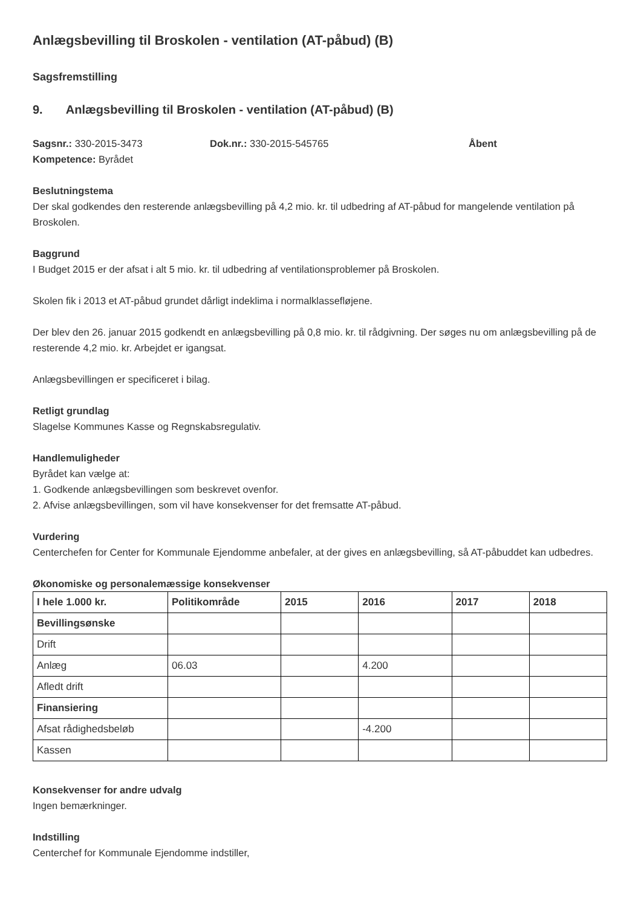Anlægsbevilling til Broskolen - ventilation (AT-påbud) (B)
Sagsfremstilling
9. Anlægsbevilling til Broskolen - ventilation (AT-påbud) (B)
Sagsnr.: 330-2015-3473 Dok.nr.: 330-2015-545765 Åbent
Kompetence: Byrådet
Beslutningstema
Der skal godkendes den resterende anlægsbevilling på 4,2 mio. kr. til udbedring af AT-påbud for mangelende ventilation på Broskolen.
Baggrund
I Budget 2015 er der afsat i alt 5 mio. kr. til udbedring af ventilationsproblemer på Broskolen.
Skolen fik i 2013 et AT-påbud grundet dårligt indeklima i normalklassefløjene.
Der blev den 26. januar 2015 godkendt en anlægsbevilling på 0,8 mio. kr. til rådgivning. Der søges nu om anlægsbevilling på de resterende 4,2 mio. kr. Arbejdet er igangsat.
Anlægsbevillingen er specificeret i bilag.
Retligt grundlag
Slagelse Kommunes Kasse og Regnskabsregulativ.
Handlemuligheder
Byrådet kan vælge at:
1. Godkende anlægsbevillingen som beskrevet ovenfor.
2. Afvise anlægsbevillingen, som vil have konsekvenser for det fremsatte AT-påbud.
Vurdering
Centerchefen for Center for Kommunale Ejendomme anbefaler, at der gives en anlægsbevilling, så AT-påbuddet kan udbedres.
Økonomiske og personalemæssige konsekvenser
| I hele 1.000 kr. | Politikområde | 2015 | 2016 | 2017 | 2018 |
| --- | --- | --- | --- | --- | --- |
| Bevillingsønske | | | | | |
| Drift | | | | | |
| Anlæg | 06.03 | | 4.200 | | |
| Afledt drift | | | | | |
| Finansiering | | | | | |
| Afsat rådighedsbeløb | | | -4.200 | | |
| Kassen | | | | | |
Konsekvenser for andre udvalg
Ingen bemærkninger.
Indstilling
Centerchef for Kommunale Ejendomme indstiller,